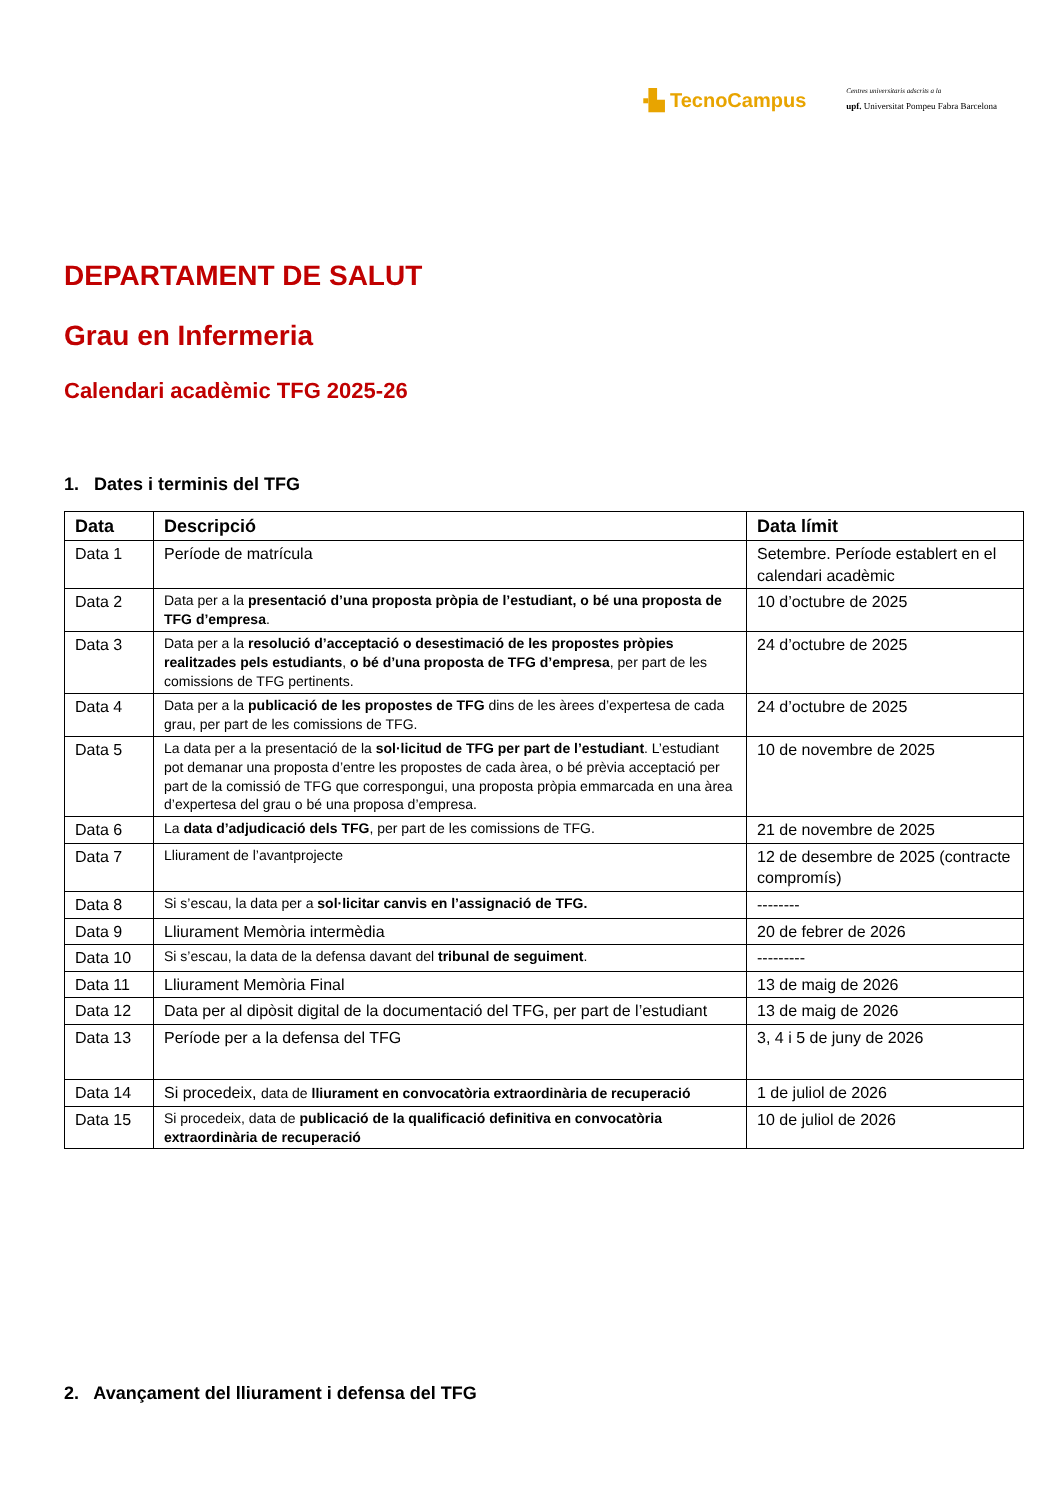▪▙ TecnoCampus
Centres universitaris adscrits a la
upf. Universitat Pompeu Fabra Barcelona
DEPARTAMENT DE SALUT
Grau en Infermeria
Calendari acadèmic TFG 2025-26
1. Dates i terminis del TFG
| Data | Descripció | Data límit |
| --- | --- | --- |
| Data 1 | Període de matrícula | Setembre. Període establert en el calendari acadèmic |
| Data 2 | Data per a la presentació d’una proposta pròpia de l’estudiant, o bé una proposta de TFG d’empresa . | 10 d’octubre de 2025 |
| Data 3 | Data per a la resolució d’acceptació o desestimació de les propostes pròpies realitzades pels estudiants , o bé d’una proposta de TFG d’empresa , per part de les comissions de TFG pertinents. | 24 d’octubre de 2025 |
| Data 4 | Data per a la publicació de les propostes de TFG dins de les àrees d’expertesa de cada grau, per part de les comissions de TFG. | 24 d’octubre de 2025 |
| Data 5 | La data per a la presentació de la sol·licitud de TFG per part de l’estudiant . L’estudiant pot demanar una proposta d’entre les propostes de cada àrea, o bé prèvia acceptació per part de la comissió de TFG que correspongui, una proposta pròpia emmarcada en una àrea d’expertesa del grau o bé una proposa d’empresa. | 10 de novembre de 2025 |
| Data 6 | La data d’adjudicació dels TFG , per part de les comissions de TFG. | 21 de novembre de 2025 |
| Data 7 | Lliurament de l’avantprojecte | 12 de desembre de 2025 (contracte compromís) |
| Data 8 | Si s’escau, la data per a sol·licitar canvis en l’assignació de TFG. | -------- |
| Data 9 | Lliurament Memòria intermèdia | 20 de febrer de 2026 |
| Data 10 | Si s’escau, la data de la defensa davant del tribunal de seguiment . | --------- |
| Data 11 | Lliurament Memòria Final | 13 de maig de 2026 |
| Data 12 | Data per al dipòsit digital de la documentació del TFG, per part de l’estudiant | 13 de maig de 2026 |
| Data 13 | Període per a la defensa del TFG | 3, 4 i 5 de juny de 2026 |
| Data 14 | Si procedeix, data de lliurament en convocatòria extraordinària de recuperació | 1 de juliol de 2026 |
| Data 15 | Si procedeix, data de publicació de la qualificació definitiva en convocatòria extraordinària de recuperació | 10 de juliol de 2026 |
2. Avançament del lliurament i defensa del TFG